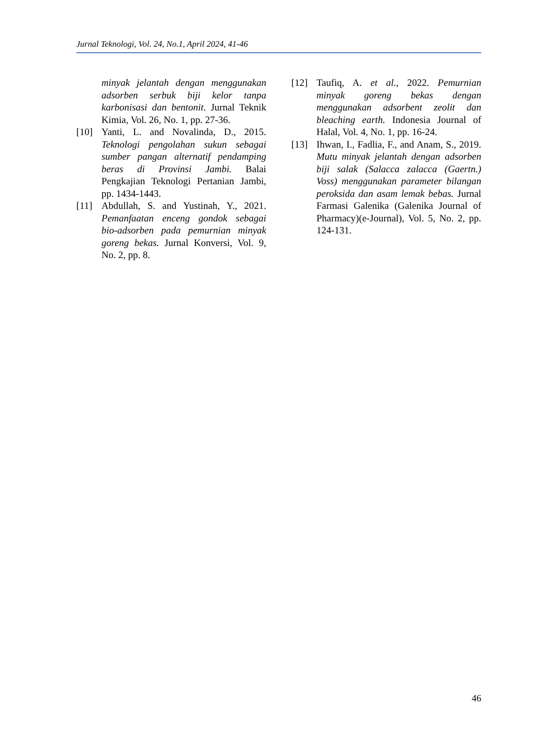Jurnal Teknologi, Vol. 24, No.1, April 2024, 41-46
minyak jelantah dengan menggunakan adsorben serbuk biji kelor tanpa karbonisasi dan bentonit. Jurnal Teknik Kimia, Vol. 26, No. 1, pp. 27-36.
[10] Yanti, L. and Novalinda, D., 2015. Teknologi pengolahan sukun sebagai sumber pangan alternatif pendamping beras di Provinsi Jambi. Balai Pengkajian Teknologi Pertanian Jambi, pp. 1434-1443.
[11] Abdullah, S. and Yustinah, Y., 2021. Pemanfaatan enceng gondok sebagai bio-adsorben pada pemurnian minyak goreng bekas. Jurnal Konversi, Vol. 9, No. 2, pp. 8.
[12] Taufiq, A. et al., 2022. Pemurnian minyak goreng bekas dengan menggunakan adsorbent zeolit dan bleaching earth. Indonesia Journal of Halal, Vol. 4, No. 1, pp. 16-24.
[13] Ihwan, I., Fadlia, F., and Anam, S., 2019. Mutu minyak jelantah dengan adsorben biji salak (Salacca zalacca (Gaertn.) Voss) menggunakan parameter bilangan peroksida dan asam lemak bebas. Jurnal Farmasi Galenika (Galenika Journal of Pharmacy)(e-Journal), Vol. 5, No. 2, pp. 124-131.
46